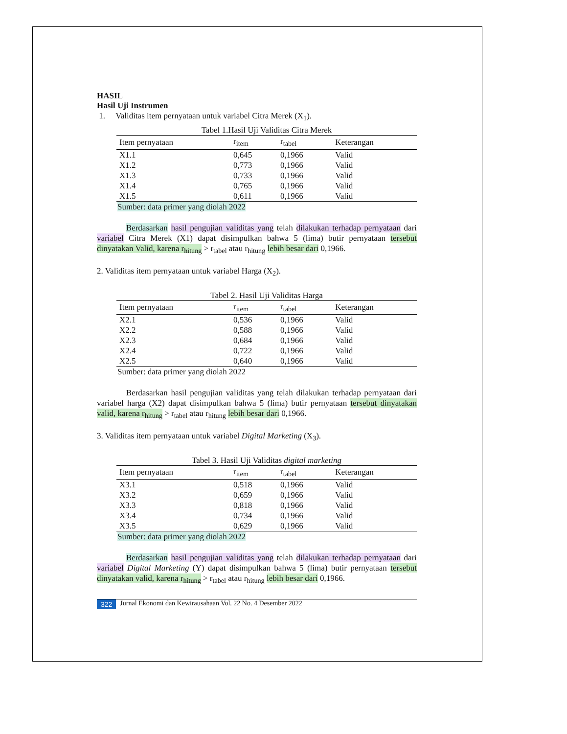HASIL
Hasil Uji Instrumen
1. Validitas item pernyataan untuk variabel Citra Merek (X<sub>1</sub>).
Tabel 1.Hasil Uji Validitas Citra Merek
| Item pernyataan | r<sub>item</sub> | r<sub>tabel</sub> | Keterangan |
| --- | --- | --- | --- |
| X1.1 | 0,645 | 0,1966 | Valid |
| X1.2 | 0,773 | 0,1966 | Valid |
| X1.3 | 0,733 | 0,1966 | Valid |
| X1.4 | 0,765 | 0,1966 | Valid |
| X1.5 | 0,611 | 0,1966 | Valid |
Sumber: data primer yang diolah 2022
Berdasarkan hasil pengujian validitas yang telah dilakukan terhadap pernyataan dari variabel Citra Merek (X1) dapat disimpulkan bahwa 5 (lima) butir pernyataan tersebut dinyatakan Valid, karena r<sub>hitung</sub> > r<sub>tabel</sub> atau r<sub>hitung</sub> lebih besar dari 0,1966.
2. Validitas item pernyataan untuk variabel Harga (X<sub>2</sub>).
Tabel 2. Hasil Uji Validitas Harga
| Item pernyataan | r<sub>item</sub> | r<sub>tabel</sub> | Keterangan |
| --- | --- | --- | --- |
| X2.1 | 0,536 | 0,1966 | Valid |
| X2.2 | 0,588 | 0,1966 | Valid |
| X2.3 | 0,684 | 0,1966 | Valid |
| X2.4 | 0,722 | 0,1966 | Valid |
| X2.5 | 0,640 | 0,1966 | Valid |
Sumber: data primer yang diolah 2022
Berdasarkan hasil pengujian validitas yang telah dilakukan terhadap pernyataan dari variabel harga (X2) dapat disimpulkan bahwa 5 (lima) butir pernyataan tersebut dinyatakan valid, karena r<sub>hitung</sub> > r<sub>tabel</sub> atau r<sub>hitung</sub> lebih besar dari 0,1966.
3. Validitas item pernyataan untuk variabel Digital Marketing (X<sub>3</sub>).
Tabel 3. Hasil Uji Validitas digital marketing
| Item pernyataan | r<sub>item</sub> | r<sub>tabel</sub> | Keterangan |
| --- | --- | --- | --- |
| X3.1 | 0,518 | 0,1966 | Valid |
| X3.2 | 0,659 | 0,1966 | Valid |
| X3.3 | 0,818 | 0,1966 | Valid |
| X3.4 | 0,734 | 0,1966 | Valid |
| X3.5 | 0,629 | 0,1966 | Valid |
Sumber: data primer yang diolah 2022
Berdasarkan hasil pengujian validitas yang telah dilakukan terhadap pernyataan dari variabel Digital Marketing (Y) dapat disimpulkan bahwa 5 (lima) butir pernyataan tersebut dinyatakan valid, karena r<sub>hitung</sub> > r<sub>tabel</sub> atau r<sub>hitung</sub> lebih besar dari 0,1966.
322 Jurnal Ekonomi dan Kewirausahaan Vol. 22 No. 4 Desember 2022